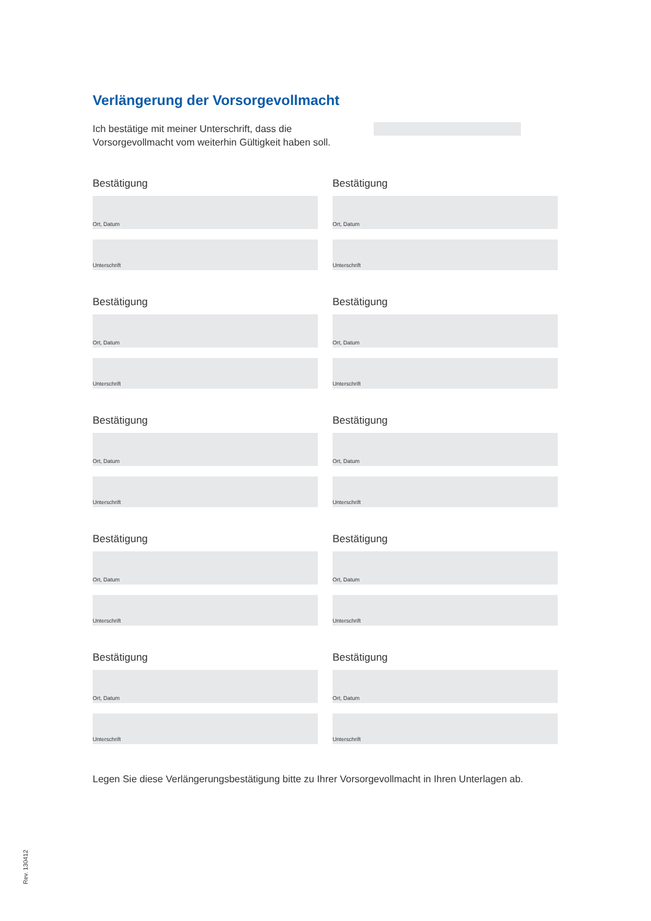Verlängerung der Vorsorgevollmacht
Ich bestätige mit meiner Unterschrift, dass die Vorsorgevollmacht vom weiterhin Gültigkeit haben soll.
Bestätigung
Ort, Datum
Unterschrift
Bestätigung
Ort, Datum
Unterschrift
Bestätigung
Ort, Datum
Unterschrift
Bestätigung
Ort, Datum
Unterschrift
Bestätigung
Ort, Datum
Unterschrift
Bestätigung
Ort, Datum
Unterschrift
Bestätigung
Ort, Datum
Unterschrift
Bestätigung
Ort, Datum
Unterschrift
Bestätigung
Ort, Datum
Unterschrift
Bestätigung
Ort, Datum
Unterschrift
Legen Sie diese Verlängerungsbestätigung bitte zu Ihrer Vorsorgevollmacht in Ihren Unterlagen ab.
Rev. 130412